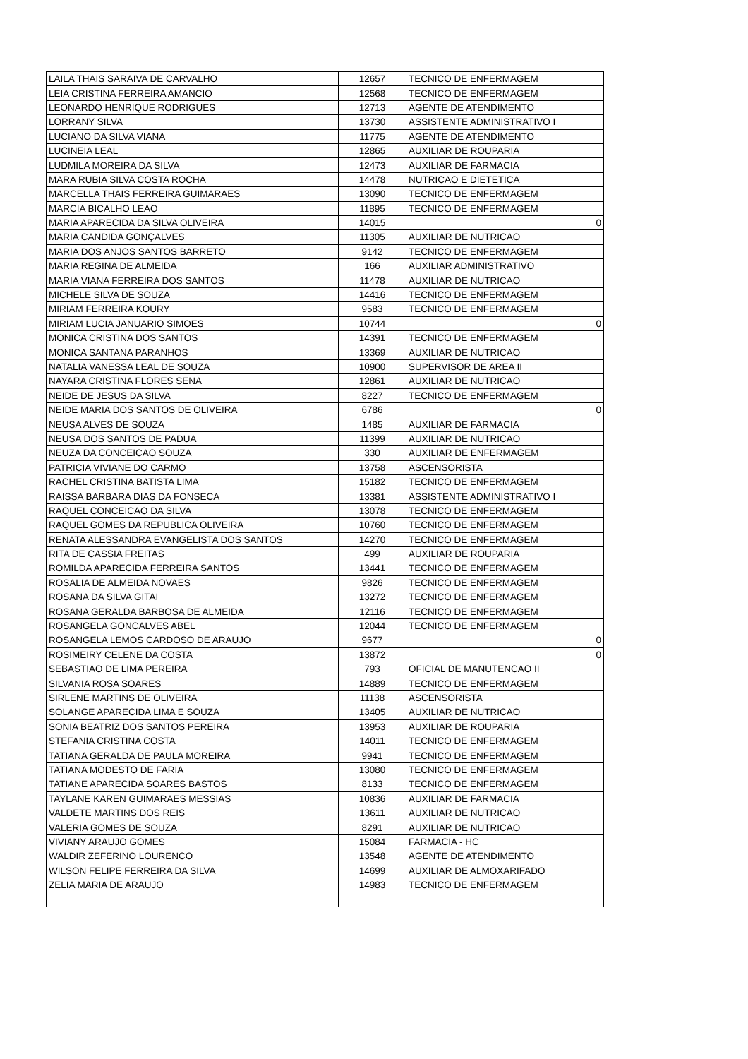| LAILA THAIS SARAIVA DE CARVALHO | 12657 | TECNICO DE ENFERMAGEM |
| LEIA CRISTINA FERREIRA AMANCIO | 12568 | TECNICO DE ENFERMAGEM |
| LEONARDO HENRIQUE RODRIGUES | 12713 | AGENTE DE ATENDIMENTO |
| LORRANY SILVA | 13730 | ASSISTENTE ADMINISTRATIVO I |
| LUCIANO DA SILVA VIANA | 11775 | AGENTE DE ATENDIMENTO |
| LUCINEIA LEAL | 12865 | AUXILIAR DE ROUPARIA |
| LUDMILA MOREIRA DA SILVA | 12473 | AUXILIAR DE FARMACIA |
| MARA RUBIA SILVA COSTA ROCHA | 14478 | NUTRICAO E DIETETICA |
| MARCELLA THAIS FERREIRA GUIMARAES | 13090 | TECNICO DE ENFERMAGEM |
| MARCIA BICALHO LEAO | 11895 | TECNICO DE ENFERMAGEM |
| MARIA APARECIDA DA SILVA OLIVEIRA | 14015 | 0 |
| MARIA CANDIDA GONÇALVES | 11305 | AUXILIAR DE NUTRICAO |
| MARIA DOS ANJOS SANTOS BARRETO | 9142 | TECNICO DE ENFERMAGEM |
| MARIA REGINA DE ALMEIDA | 166 | AUXILIAR ADMINISTRATIVO |
| MARIA VIANA FERREIRA DOS SANTOS | 11478 | AUXILIAR DE NUTRICAO |
| MICHELE SILVA DE SOUZA | 14416 | TECNICO DE ENFERMAGEM |
| MIRIAM FERREIRA KOURY | 9583 | TECNICO DE ENFERMAGEM |
| MIRIAM LUCIA JANUARIO SIMOES | 10744 | 0 |
| MONICA CRISTINA DOS SANTOS | 14391 | TECNICO DE ENFERMAGEM |
| MONICA SANTANA PARANHOS | 13369 | AUXILIAR DE NUTRICAO |
| NATALIA VANESSA LEAL DE SOUZA | 10900 | SUPERVISOR DE AREA II |
| NAYARA CRISTINA FLORES SENA | 12861 | AUXILIAR DE NUTRICAO |
| NEIDE DE JESUS DA SILVA | 8227 | TECNICO DE ENFERMAGEM |
| NEIDE MARIA DOS SANTOS DE OLIVEIRA | 6786 | 0 |
| NEUSA ALVES DE SOUZA | 1485 | AUXILIAR DE FARMACIA |
| NEUSA DOS SANTOS DE PADUA | 11399 | AUXILIAR DE NUTRICAO |
| NEUZA DA CONCEICAO SOUZA | 330 | AUXILIAR DE ENFERMAGEM |
| PATRICIA VIVIANE DO CARMO | 13758 | ASCENSORISTA |
| RACHEL CRISTINA BATISTA LIMA | 15182 | TECNICO DE ENFERMAGEM |
| RAISSA BARBARA DIAS DA FONSECA | 13381 | ASSISTENTE ADMINISTRATIVO I |
| RAQUEL CONCEICAO DA SILVA | 13078 | TECNICO DE ENFERMAGEM |
| RAQUEL GOMES DA REPUBLICA OLIVEIRA | 10760 | TECNICO DE ENFERMAGEM |
| RENATA ALESSANDRA EVANGELISTA DOS SANTOS | 14270 | TECNICO DE ENFERMAGEM |
| RITA DE CASSIA FREITAS | 499 | AUXILIAR DE ROUPARIA |
| ROMILDA APARECIDA FERREIRA SANTOS | 13441 | TECNICO DE ENFERMAGEM |
| ROSALIA DE ALMEIDA NOVAES | 9826 | TECNICO DE ENFERMAGEM |
| ROSANA DA SILVA GITAI | 13272 | TECNICO DE ENFERMAGEM |
| ROSANA GERALDA BARBOSA DE ALMEIDA | 12116 | TECNICO DE ENFERMAGEM |
| ROSANGELA GONCALVES ABEL | 12044 | TECNICO DE ENFERMAGEM |
| ROSANGELA LEMOS CARDOSO DE ARAUJO | 9677 | 0 |
| ROSIMEIRY CELENE DA COSTA | 13872 | 0 |
| SEBASTIAO DE LIMA PEREIRA | 793 | OFICIAL DE MANUTENCAO II |
| SILVANIA ROSA SOARES | 14889 | TECNICO DE ENFERMAGEM |
| SIRLENE MARTINS DE OLIVEIRA | 11138 | ASCENSORISTA |
| SOLANGE APARECIDA LIMA E SOUZA | 13405 | AUXILIAR DE NUTRICAO |
| SONIA BEATRIZ DOS SANTOS PEREIRA | 13953 | AUXILIAR DE ROUPARIA |
| STEFANIA CRISTINA COSTA | 14011 | TECNICO DE ENFERMAGEM |
| TATIANA GERALDA DE PAULA MOREIRA | 9941 | TECNICO DE ENFERMAGEM |
| TATIANA MODESTO DE FARIA | 13080 | TECNICO DE ENFERMAGEM |
| TATIANE APARECIDA SOARES BASTOS | 8133 | TECNICO DE ENFERMAGEM |
| TAYLANE KAREN GUIMARAES MESSIAS | 10836 | AUXILIAR DE FARMACIA |
| VALDETE MARTINS DOS REIS | 13611 | AUXILIAR DE NUTRICAO |
| VALERIA GOMES DE SOUZA | 8291 | AUXILIAR DE NUTRICAO |
| VIVIANY ARAUJO GOMES | 15084 | FARMACIA - HC |
| WALDIR ZEFERINO LOURENCO | 13548 | AGENTE DE ATENDIMENTO |
| WILSON FELIPE FERREIRA DA SILVA | 14699 | AUXILIAR DE ALMOXARIFADO |
| ZELIA MARIA DE ARAUJO | 14983 | TECNICO DE ENFERMAGEM |